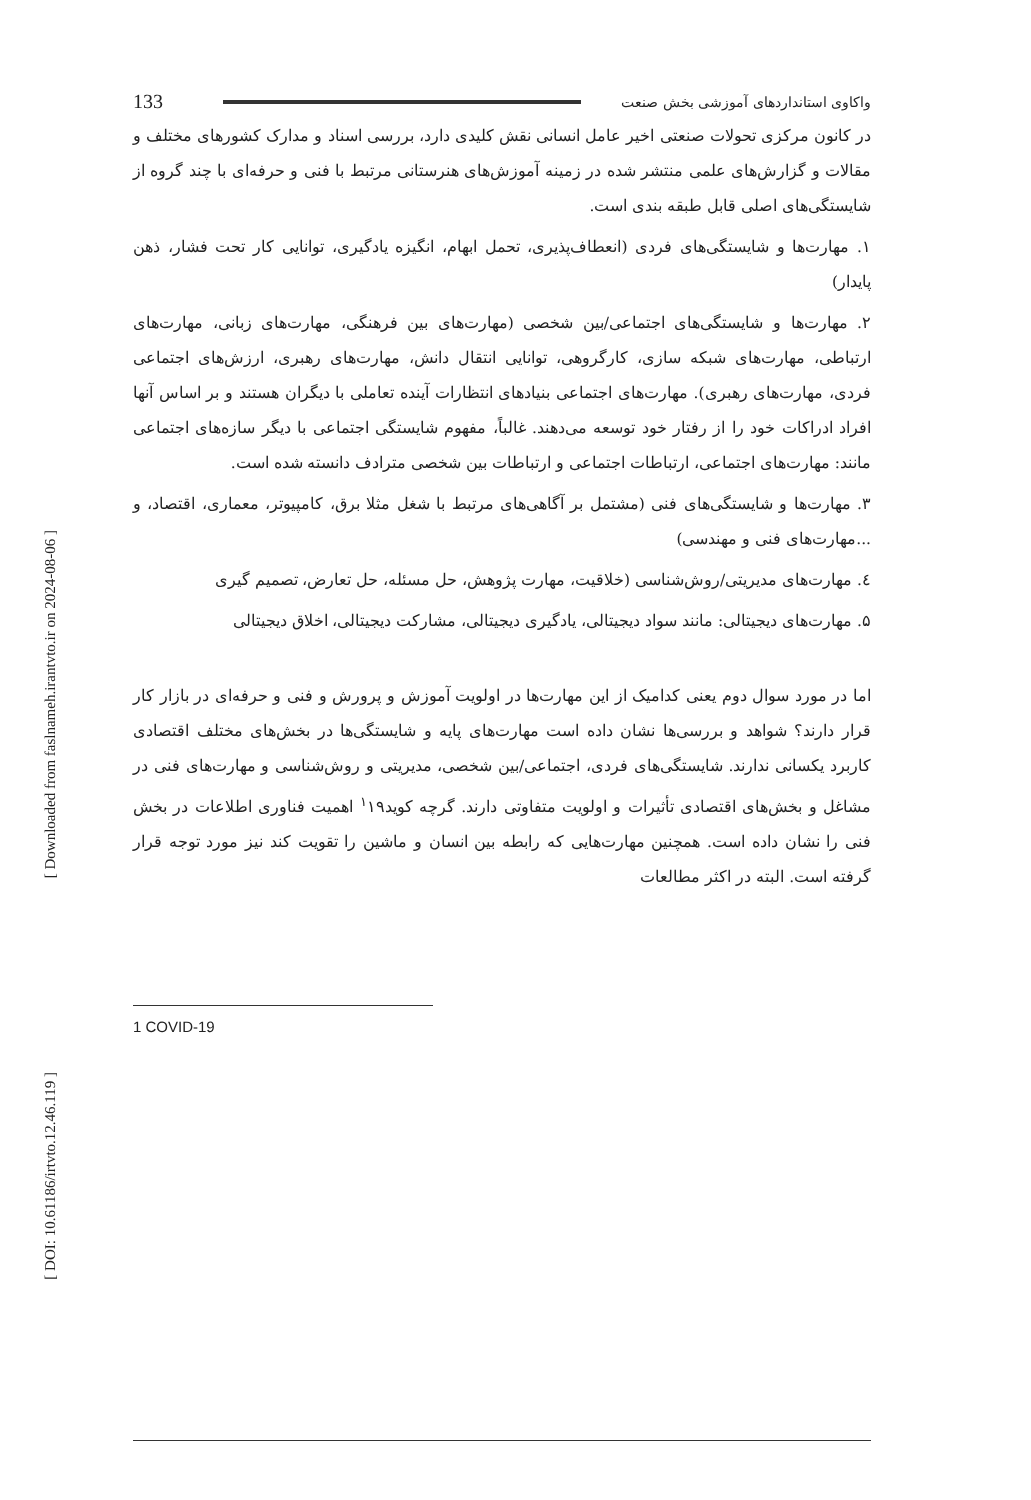[ Downloaded from faslnameh.irantvto.ir on 2024-08-06 ]
[ DOI: 10.61186/irtvto.12.46.119 ]
واکاوی استانداردهای آموزشی بخش صنعت 133
در کانون مرکزی تحولات صنعتی اخیر عامل انسانی نقش کلیدی دارد، بررسی اسناد و مدارک کشورهای مختلف و مقالات و گزارش‌های علمی منتشر شده در زمینه آموزش‌های هنرستانی مرتبط با فنی و حرفه‌ای با چند گروه از شایستگی‌های اصلی قابل طبقه بندی است.
۱. مهارت‌ها و شایستگی‌های فردی (انعطاف‌پذیری، تحمل ابهام، انگیزه یادگیری، توانایی کار تحت فشار، ذهن پایدار)
۲. مهارت‌ها و شایستگی‌های اجتماعی/بین شخصی (مهارت‌های بین فرهنگی، مهارت‌های زبانی، مهارت‌های ارتباطی، مهارت‌های شبکه سازی، کارگروهی، توانایی انتقال دانش، مهارت‌های رهبری، ارزش‌های اجتماعی فردی، مهارت‌های رهبری). مهارت‌های اجتماعی بنیادهای انتظارات آینده تعاملی با دیگران هستند و بر اساس آنها افراد ادراکات خود را از رفتار خود توسعه می‌دهند. غالباً، مفهوم شایستگی اجتماعی با دیگر سازه‌های اجتماعی مانند: مهارت‌های اجتماعی، ارتباطات اجتماعی و ارتباطات بین شخصی مترادف دانسته شده است.
۳. مهارت‌ها و شایستگی‌های فنی (مشتمل بر آگاهی‌های مرتبط با شغل مثلا برق، کامپیوتر، معماری، اقتصاد، و ...مهارت‌های فنی و مهندسی)
٤. مهارت‌های مدیریتی/روش‌شناسی (خلاقیت، مهارت پژوهش، حل مسئله، حل تعارض، تصمیم گیری
۵. مهارت‌های دیجیتالی: مانند سواد دیجیتالی، یادگیری دیجیتالی، مشارکت دیجیتالی، اخلاق دیجیتالی
اما در مورد سوال دوم یعنی کدامیک از این مهارت‌ها در اولویت آموزش و پرورش و فنی و حرفه‌ای در بازار کار قرار دارند؟ شواهد و بررسی‌ها نشان داده است مهارت‌های پایه و شایستگی‌ها در بخش‌های مختلف اقتصادی کاربرد یکسانی ندارند. شایستگی‌های فردی، اجتماعی/بین شخصی، مدیریتی و روش‌شناسی و مهارت‌های فنی در مشاغل و بخش‌های اقتصادی تأثیرات و اولویت متفاوتی دارند. گرچه کوید<sup>۱</sup>۱۹ اهمیت فناوری اطلاعات در بخش فنی را نشان داده است. همچنین مهارت‌هایی که رابطه بین انسان و ماشین را تقویت کند نیز مورد توجه قرار گرفته است. البته در اکثر مطالعات
1 COVID-19